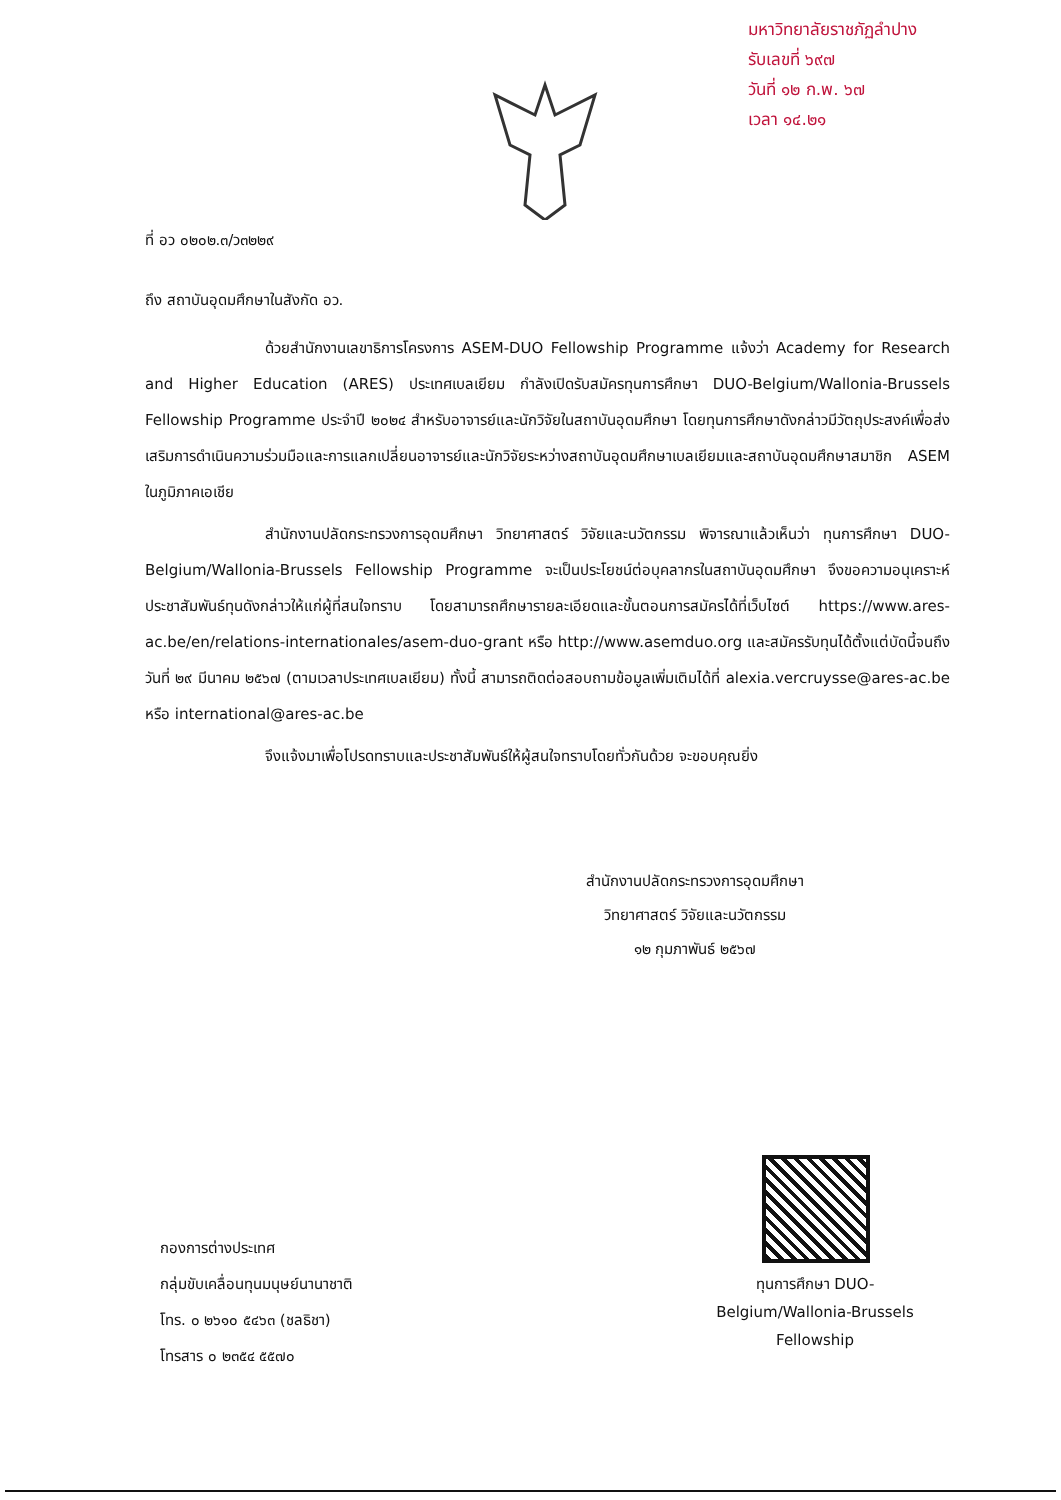มหาวิทยาลัยราชภัฏลำปาง
รับเลขที่ ๖๙๗
วันที่ ๑๒ ก.พ. ๖๗
เวลา ๑๔.๒๑
ที่ อว ๐๒๐๒.๓/ว๓๒๒๙
ถึง สถาบันอุดมศึกษาในสังกัด อว.
ด้วยสำนักงานเลขาธิการโครงการ ASEM-DUO Fellowship Programme แจ้งว่า Academy for Research and Higher Education (ARES) ประเทศเบลเยียม กำลังเปิดรับสมัครทุนการศึกษา DUO-Belgium/Wallonia-Brussels Fellowship Programme ประจำปี ๒๐๒๔ สำหรับอาจารย์และนักวิจัยในสถาบันอุดมศึกษา โดยทุนการศึกษาดังกล่าวมีวัตถุประสงค์เพื่อส่งเสริมการดำเนินความร่วมมือและการแลกเปลี่ยนอาจารย์และนักวิจัยระหว่างสถาบันอุดมศึกษาเบลเยียมและสถาบันอุดมศึกษาสมาชิก ASEM ในภูมิภาคเอเชีย
สำนักงานปลัดกระทรวงการอุดมศึกษา วิทยาศาสตร์ วิจัยและนวัตกรรม พิจารณาแล้วเห็นว่า ทุนการศึกษา DUO-Belgium/Wallonia-Brussels Fellowship Programme จะเป็นประโยชน์ต่อบุคลากรในสถาบันอุดมศึกษา จึงขอความอนุเคราะห์ประชาสัมพันธ์ทุนดังกล่าวให้แก่ผู้ที่สนใจทราบ โดยสามารถศึกษารายละเอียดและขั้นตอนการสมัครได้ที่เว็บไซต์ https://www.ares-ac.be/en/relations-internationales/asem-duo-grant หรือ http://www.asemduo.org และสมัครรับทุนได้ตั้งแต่บัดนี้จนถึงวันที่ ๒๙ มีนาคม ๒๕๖๗ (ตามเวลาประเทศเบลเยียม) ทั้งนี้ สามารถติดต่อสอบถามข้อมูลเพิ่มเติมได้ที่ alexia.vercruysse@ares-ac.be หรือ international@ares-ac.be
จึงแจ้งมาเพื่อโปรดทราบและประชาสัมพันธ์ให้ผู้สนใจทราบโดยทั่วกันด้วย จะขอบคุณยิ่ง
สำนักงานปลัดกระทรวงการอุดมศึกษา
วิทยาศาสตร์ วิจัยและนวัตกรรม
๑๒ กุมภาพันธ์ ๒๕๖๗
กองการต่างประเทศ
กลุ่มขับเคลื่อนทุนมนุษย์นานาชาติ
โทร. ๐ ๒๖๑๐ ๕๔๖๓ (ชลธิชา)
โทรสาร ๐ ๒๓๕๔ ๕๕๗๐
ทุนการศึกษา DUO-Belgium/Wallonia-Brussels Fellowship